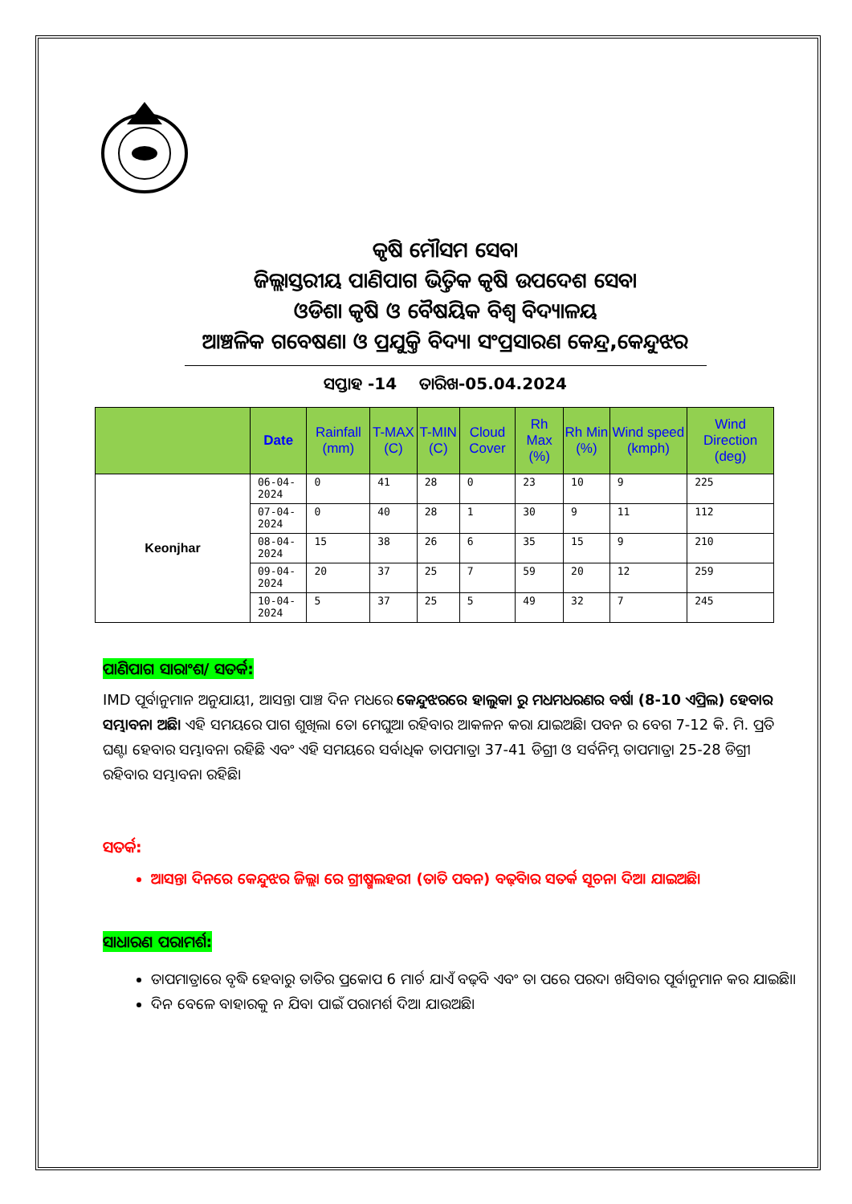କୃଷି ମୌସମ ସେବା
ଜିଲ୍ଲାସ୍ତରୀୟ ପାଣିପାଗ ଭିତ୍ତିକ କୃଷି ଉପଦେଶ ସେବା
ଓଡିଶା କୃଷି ଓ ବୈଷୟିକ ବିଶ୍ୱ ବିଦ୍ୟାଳୟ
ଆଞ୍ଚଳିକ ଗବେଷଣା ଓ ପ୍ରଯୁକ୍ତି ବିଦ୍ୟା ସଂପ୍ରସାରଣ କେନ୍ଦ୍ର,କେନ୍ଦୁଝର
ସପ୍ତାହ -14 ତାରିଖ-05.04.2024
| | Date | Rainfall (mm) | T-MAX (C) | T-MIN (C) | Cloud Cover | Rh Max (%) | Rh Min (%) | Wind speed (kmph) | Wind Direction (deg) |
| --- | --- | --- | --- | --- | --- | --- | --- | --- | --- |
| Keonjhar | 06-04-2024 | 0 | 41 | 28 | 0 | 23 | 10 | 9 | 225 |
| | 07-04-2024 | 0 | 40 | 28 | 1 | 30 | 9 | 11 | 112 |
| | 08-04-2024 | 15 | 38 | 26 | 6 | 35 | 15 | 9 | 210 |
| | 09-04-2024 | 20 | 37 | 25 | 7 | 59 | 20 | 12 | 259 |
| | 10-04-2024 | 5 | 37 | 25 | 5 | 49 | 32 | 7 | 245 |
ପାଣିପାଗ ସାରାଂଶ/ ସତର୍କ:
IMD ପୂର୍ବାନୁମାନ ଅନୁଯାୟୀ, ଆସନ୍ତା ପାଞ୍ଚ ଦିନ ମଧରେ କେନ୍ଦୁଝରରେ ହାଲୁକା ରୁ ମଧମଧରଣର ବର୍ଷା (8-10 ଏପ୍ରିଲ) ହେବାର ସମ୍ଭାବନା ଅଛି। ଏହି ସମୟରେ ପାଗ ଶୁଖିଲା ତୋ ମେଘୁଆ ରହିବାର ଆକଳନ କରା ଯାଇଅଛି। ପବନ ର ବେଗ 7-12 କି. ମି. ପ୍ରତି ଘଣ୍ଟା ହେବାର ସମ୍ଭାବନା ରହିଛି ଏବଂ ଏହି ସମୟରେ ସର୍ବାଧିକ ତାପମାତ୍ରା 37-41 ଡିଗ୍ରୀ ଓ ସର୍ବନିମ୍ନ ତାପମାତ୍ରା 25-28 ଡିଗ୍ରୀ ରହିବାର ସମ୍ଭାବନା ରହିଛି।
ସତର୍କ:
ଆସନ୍ତା ଦିନରେ କେନ୍ଦୁଝର ଜିଲ୍ଲା ରେ ଗ୍ରୀଷ୍ମଲହରୀ (ତାତି ପବନ) ବଢ଼ିବାର ସତର୍କ ସୂଚନା ଦିଆ ଯାଇଅଛି।
ସାଧାରଣ ପରାମର୍ଶ:
ତାପମାତ୍ରାରେ ବୃଦ୍ଧି ହେବାରୁ ତାତିର ପ୍ରକୋପ 6 ମାର୍ଚ ଯାଏଁ ବଢ଼ିବ ଏବଂ ତା ପରେ ପରଦା ଖସିବାର ପୂର୍ବାନୁମାନ କର ଯାଇଛି।।
ଦିନ ବେଳେ ବାହାରକୁ ନ ଯିବା ପାଇଁ ପରାମର୍ଶ ଦିଆ ଯାଉଅଛି।